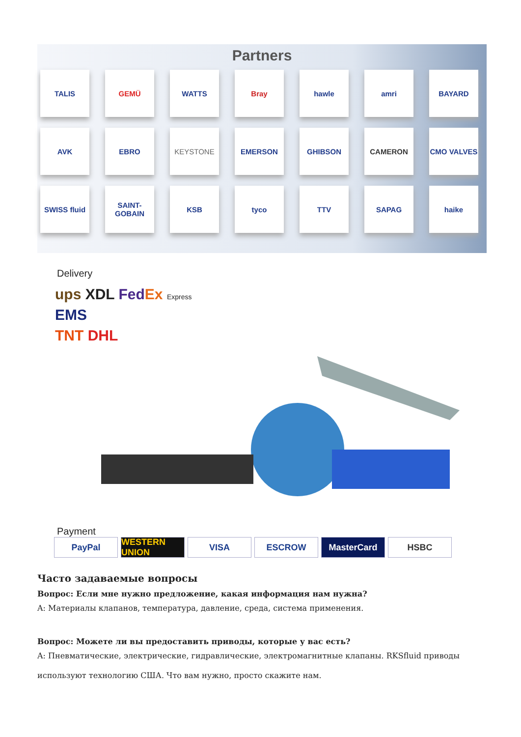Partners
TALIS
GEMÜ
WATTS
Bray
hawle
amri
BAYARD
AVK
EBRO
KEYSTONE
EMERSON
GHIBSON
CAMERON
CMO VALVES
SWISS fluid
SAINT-GOBAIN
KSB
tyco
TTV
SAPAG
haike
Delivery
ups XDL Fed Ex Express
EMS
TNT DHL
Payment
PayPal WESTERN UNION
VISA ESCROW MasterCard HSBC
Часто задаваемые вопросы
Вопрос: Если мне нужно предложение, какая информация нам нужна?
A: Материалы клапанов, температура, давление, среда, система применения.
Вопрос: Можете ли вы предоставить приводы, которые у вас есть?
A: Пневматические, электрические, гидравлические, электромагнитные клапаны. RKSfluid приводы используют технологию США. Что вам нужно, просто скажите нам.